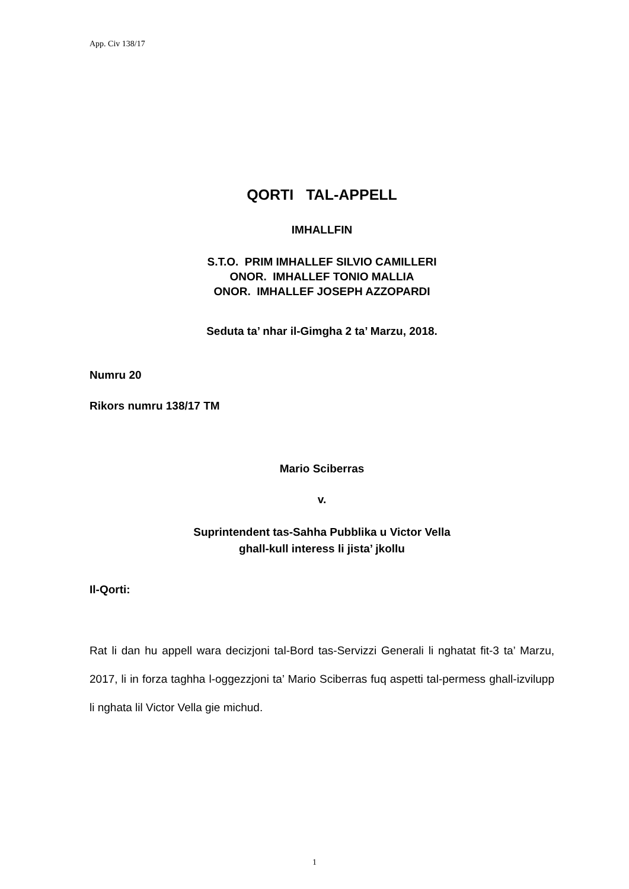App. Civ 138/17
QORTI TAL-APPELL
IMHALLFIN
S.T.O. PRIM IMHALLEF SILVIO CAMILLERI
ONOR. IMHALLEF TONIO MALLIA
ONOR. IMHALLEF JOSEPH AZZOPARDI
Seduta ta’ nhar il-Gimgha 2 ta’ Marzu, 2018.
Numru 20
Rikors numru 138/17 TM
Mario Sciberras
v.
Suprintendent tas-Sahha Pubblika u Victor Vella
ghall-kull interess li jista’ jkollu
Il-Qorti:
Rat li dan hu appell wara decizjoni tal-Bord tas-Servizzi Generali li nghatat fit-3 ta’ Marzu, 2017, li in forza taghha l-oggezzjoni ta’ Mario Sciberras fuq aspetti tal-permess ghall-izvilupp li nghata lil Victor Vella gie michud.
1